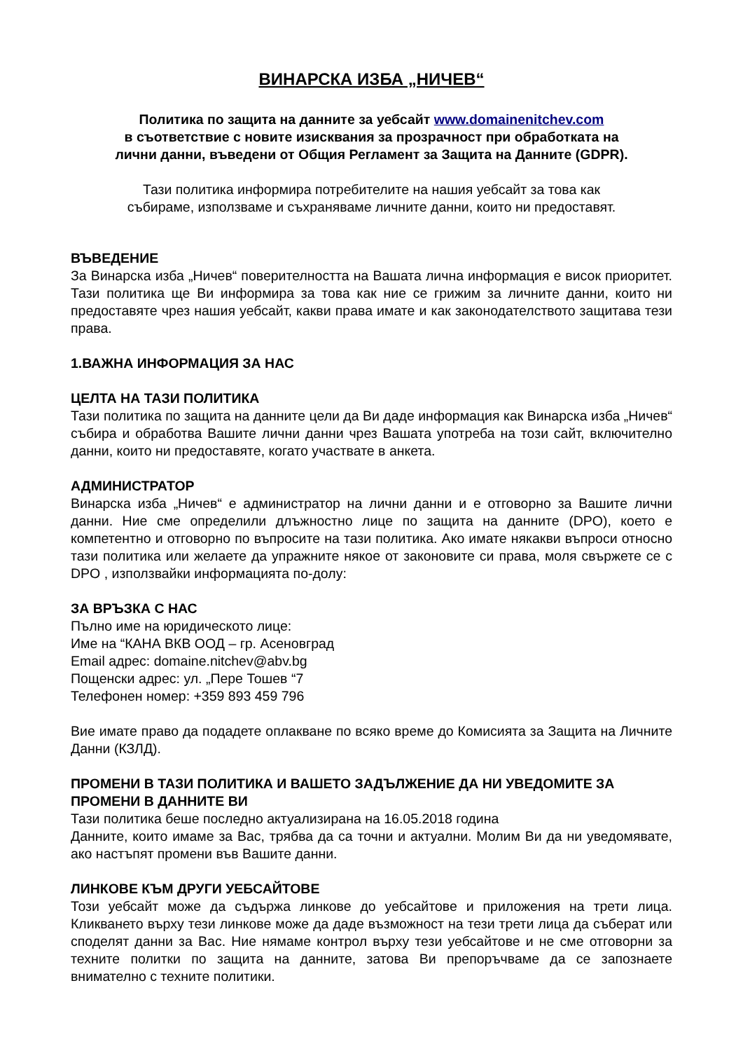ВИНАРСКА ИЗБА „НИЧЕВ“
Политика по защита на данните за уебсайт www.domainenitchev.com
в съответствие с новите изисквания за прозрачност при обработката на
лични данни, въведени от Общия Регламент за Защита на Данните (GDPR).
Тази политика информира потребителите на нашия уебсайт за това как
събираме, използваме и съхраняваме личните данни, които ни предоставят.
ВЪВЕДЕНИЕ
За Винарска изба „Ничев“ поверителността на Вашата лична информация е висок приоритет. Тази политика ще Ви информира за това как ние се грижим за личните данни, които ни предоставяте чрез нашия уебсайт, какви права имате и как законодателството защитава тези права.
1.ВАЖНА ИНФОРМАЦИЯ ЗА НАС
ЦЕЛТА НА ТАЗИ ПОЛИТИКА
Тази политика по защита на данните цели да Ви даде информация как Винарска изба „Ничев“ събира и обработва Вашите лични данни чрез Вашата употреба на този сайт, включително данни, които ни предоставяте, когато участвате в анкета.
АДМИНИСТРАТОР
Винарска изба „Ничев“ е администратор на лични данни и е отговорно за Вашите лични данни. Ние сме определили длъжностно лице по защита на данните (DPO), което е компетентно и отговорно по въпросите на тази политика. Ако имате някакви въпроси относно тази политика или желаете да упражните някое от законовите си права, моля свържете се с DPO , използвайки информацията по-долу:
ЗА ВРЪЗКА С НАС
Пълно име на юридическото лице:
Име на “КАНА ВКВ ООД – гр. Асеновград
Email адрес: domaine.nitchev@abv.bg
Пощенски адрес: ул. „Пере Тошев “7
Телефонен номер: +359 893 459 796
Вие имате право да подадете оплакване по всяко време до Комисията за Защита на Личните Данни (КЗЛД).
ПРОМЕНИ В ТАЗИ ПОЛИТИКА И ВАШЕТО ЗАДЪЛЖЕНИЕ ДА НИ УВЕДОМИТЕ ЗА ПРОМЕНИ В ДАННИТЕ ВИ
Тази политика беше последно актуализирана на 16.05.2018 година
Данните, които имаме за Вас, трябва да са точни и актуални. Молим Ви да ни уведомявате, ако настъпят промени във Вашите данни.
ЛИНКОВЕ КЪМ ДРУГИ УЕБСАЙТОВЕ
Този уебсайт може да съдържа линкове до уебсайтове и приложения на трети лица. Кликването върху тези линкове може да даде възможност на тези трети лица да съберат или споделят данни за Вас. Ние нямаме контрол върху тези уебсайтове и не сме отговорни за техните политки по защита на данните, затова Ви препоръчваме да се запознаете внимателно с техните политики.